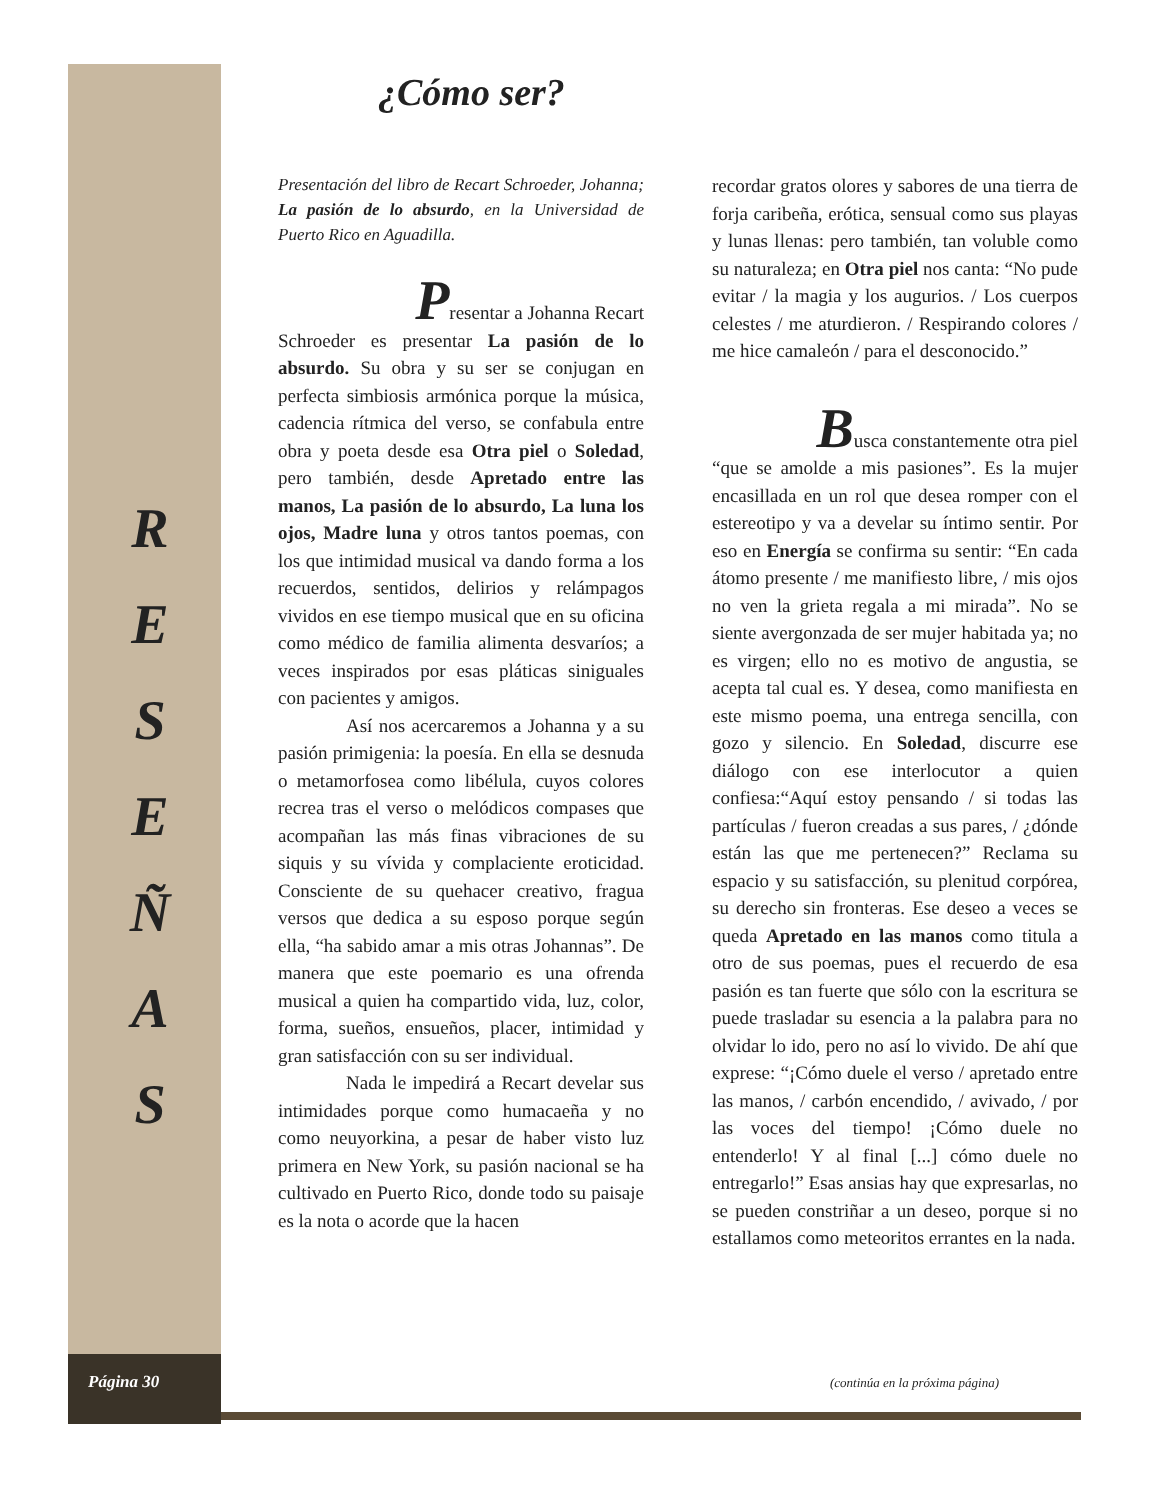R
E
S
E
Ñ
A
S
Página 30
¿Cómo ser?
Presentación del libro de Recart Schroeder, Johanna; La pasión de lo absurdo, en la Universidad de Puerto Rico en Aguadilla.
Presentar a Johanna Recart
Schroeder es presentar La pasión de lo absurdo. Su obra y su ser se conjugan en perfecta simbiosis armónica porque la música, cadencia rítmica del verso, se confabula entre obra y poeta desde esa Otra piel o Soledad, pero también, desde Apretado entre las manos, La pasión de lo absurdo, La luna los ojos, Madre luna y otros tantos poemas, con los que intimidad musical va dando forma a los recuerdos, sentidos, delirios y relámpagos vividos en ese tiempo musical que en su oficina como médico de familia alimenta desvaríos; a veces inspirados por esas pláticas siniguales con pacientes y amigos.
Así nos acercaremos a Johanna y a su pasión primigenia: la poesía. En ella se desnuda o metamorfosea como libélula, cuyos colores recrea tras el verso o melódicos compases que acompañan las más finas vibraciones de su siquis y su vívida y complaciente eroticidad. Consciente de su quehacer creativo, fragua versos que dedica a su esposo porque según ella, “ha sabido amar a mis otras Johannas”. De manera que este poemario es una ofrenda musical a quien ha compartido vida, luz, color, forma, sueños, ensueños, placer, intimidad y gran satisfacción con su ser individual.
Nada le impedirá a Recart develar sus intimidades porque como humacaeña y no como neuyorkina, a pesar de haber visto luz primera en New York, su pasión nacional se ha cultivado en Puerto Rico, donde todo su paisaje es la nota o acorde que la hacen
recordar gratos olores y sabores de una tierra de forja caribeña, erótica, sensual como sus playas y lunas llenas: pero también, tan voluble como su naturaleza; en Otra piel nos canta: “No pude evitar / la magia y los augurios. / Los cuerpos celestes / me aturdieron. / Respirando colores / me hice camaleón / para el desconocido.”
Busca constantemente otra piel
“que se amolde a mis pasiones”. Es la mujer encasillada en un rol que desea romper con el estereotipo y va a develar su íntimo sentir. Por eso en Energía se confirma su sentir: “En cada átomo presente / me manifiesto libre, / mis ojos no ven la grieta regala a mi mirada”. No se siente avergonzada de ser mujer habitada ya; no es virgen; ello no es motivo de angustia, se acepta tal cual es. Y desea, como manifiesta en este mismo poema, una entrega sencilla, con gozo y silencio. En Soledad, discurre ese diálogo con ese interlocutor a quien confiesa:“Aquí estoy pensando / si todas las partículas / fueron creadas a sus pares, / ¿dónde están las que me pertenecen?” Reclama su espacio y su satisfacción, su plenitud corpórea, su derecho sin fronteras. Ese deseo a veces se queda Apretado en las manos como titula a otro de sus poemas, pues el recuerdo de esa pasión es tan fuerte que sólo con la escritura se puede trasladar su esencia a la palabra para no olvidar lo ido, pero no así lo vivido. De ahí que exprese: “¡Cómo duele el verso / apretado entre las manos, / carbón encendido, / avivado, / por las voces del tiempo! ¡Cómo duele no entenderlo! Y al final [...] cómo duele no entregarlo!” Esas ansias hay que expresarlas, no se pueden constriñar a un deseo, porque si no estallamos como meteoritos errantes en la nada.
(continúa en la próxima página)